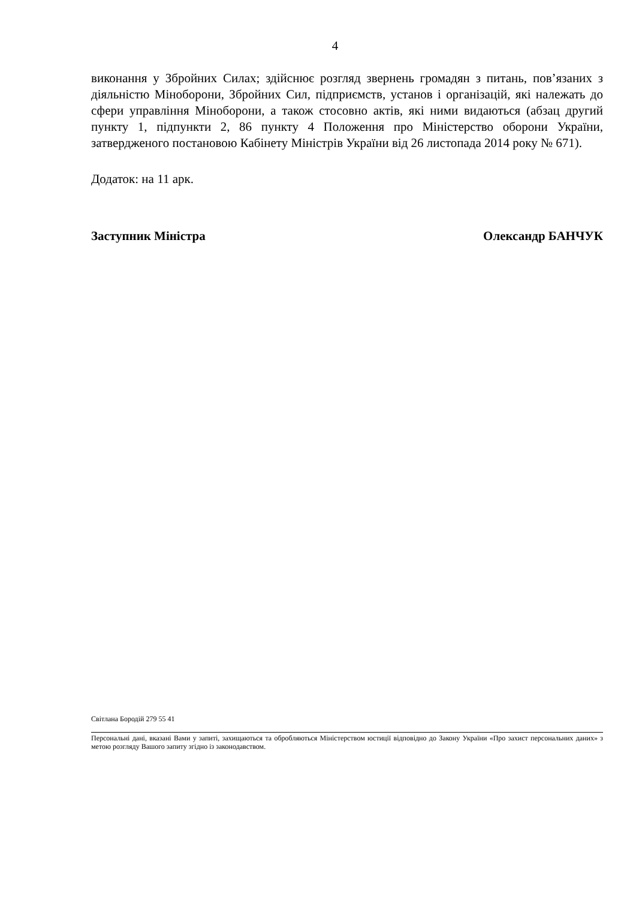4
виконання у Збройних Силах; здійснює розгляд звернень громадян з питань, пов’язаних з діяльністю Міноборони, Збройних Сил, підприємств, установ і організацій, які належать до сфери управління Міноборони, а також стосовно актів, які ними видаються (абзац другий пункту 1, підпункти 2, 86 пункту 4 Положення про Міністерство оборони України, затвердженого постановою Кабінету Міністрів України від 26 листопада 2014 року № 671).
Додаток: на 11 арк.
Заступник Міністра Олександр БАНЧУК
Світлана Бородій 279 55 41
Персональні дані, вказані Вами у запиті, захищаються та обробляються Міністерством юстиції відповідно до Закону України «Про захист персональних даних» з метою розгляду Вашого запиту згідно із законодавством.